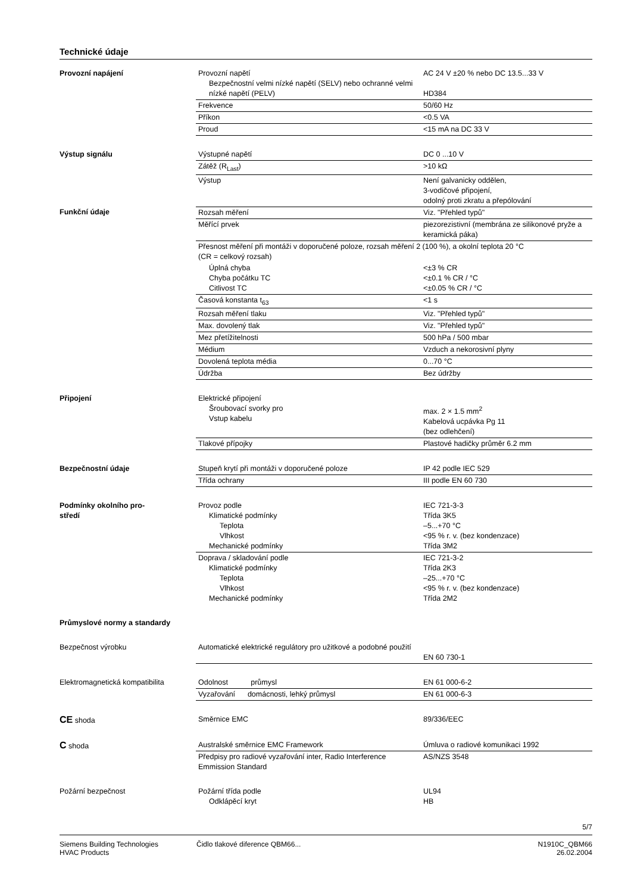Technické údaje
| Provozní napájení | Provozní napětí Bezpečnostní velmi nízké napětí (SELV) nebo ochranné velmi nízké napětí (PELV) | AC 24 V ±20 % nebo DC 13.5...33 V HD384 |
| | Frekvence | 50/60 Hz |
| | Příkon | <0.5 VA |
| | Proud | <15 mA na DC 33 V |
| Výstup signálu | Výstupné napětí | DC 0 ...10 V |
| | Zátěž (R<sub>Last</sub>) | >10 kΩ |
| | Výstup | Není galvanicky oddělen, 3-vodičové připojení, odolný proti zkratu a přepólování |
| Funkční údaje | Rozsah měření | Viz. "Přehled typů" |
| | Měřící prvek | piezorezistivní (membrána ze silikonové pryže a keramická páka) |
| | Přesnost měření při montáži v doporučené poloze, rozsah měření 2 (100 %), a okolní teplota 20 °C (CR = celkový rozsah) | |
| | Úplná chyba Chyba počátku TC Citlivost TC | <±3 % CR <±0.1 % CR / °C <±0.05 % CR / °C |
| | Časová konstanta t<sub>63</sub> | <1 s |
| | Rozsah měření tlaku | Viz. "Přehled typů" |
| | Max. dovolený tlak | Viz. "Přehled typů" |
| | Mez přetížitelnosti | 500 hPa / 500 mbar |
| | Médium | Vzduch a nekorosivní plyny |
| | Dovolená teplota média | 0...70 °C |
| | Údržba | Bez údržby |
| Připojení | Elektrické připojení Šroubovací svorky pro Vstup kabelu | max. 2 × 1.5 mm<sup>2</sup> Kabelová ucpávka Pg 11 (bez odlehčení) |
| | Tlakové přípojky | Plastové hadičky průměr 6.2 mm |
| Bezpečnostní údaje | Stupeň krytí při montáži v doporučené poloze | IP 42 podle IEC 529 |
| | Třída ochrany | III podle EN 60 730 |
| Podmínky okolního pro- středí | Provoz podle Klimatické podmínky Teplota Vlhkost Mechanické podmínky | IEC 721-3-3 Třída 3K5 –5...+70 °C <95 % r. v. (bez kondenzace) Třída 3M2 |
| | Doprava / skladování podle Klimatické podmínky Teplota Vlhkost Mechanické podmínky | IEC 721-3-2 Třída 2K3 –25...+70 °C <95 % r. v. (bez kondenzace) Třída 2M2 |
| Průmyslové normy a standardy | | |
| Bezpečnost výrobku | Automatické elektrické regulátory pro užitkové a podobné použití | EN 60 730-1 |
| Elektromagnetická kompatibilita | Odolnost průmysl | EN 61 000-6-2 |
| | Vyzařování domácnosti, lehký průmysl | EN 61 000-6-3 |
| CE shoda | Směrnice EMC | 89/336/EEC |
| C shoda | Australské směrnice EMC Framework | Úmluva o radiové komunikaci 1992 |
| | Předpisy pro radiové vyzařování inter, Radio Interference Emmission Standard | AS/NZS 3548 |
| Požární bezpečnost | Požární třída podle Odklápěcí kryt | UL94 HB |
5/7
Siemens Building Technologies
HVAC Products
Čidlo tlakové diference QBM66...
N1910C_QBM66
26.02.2004